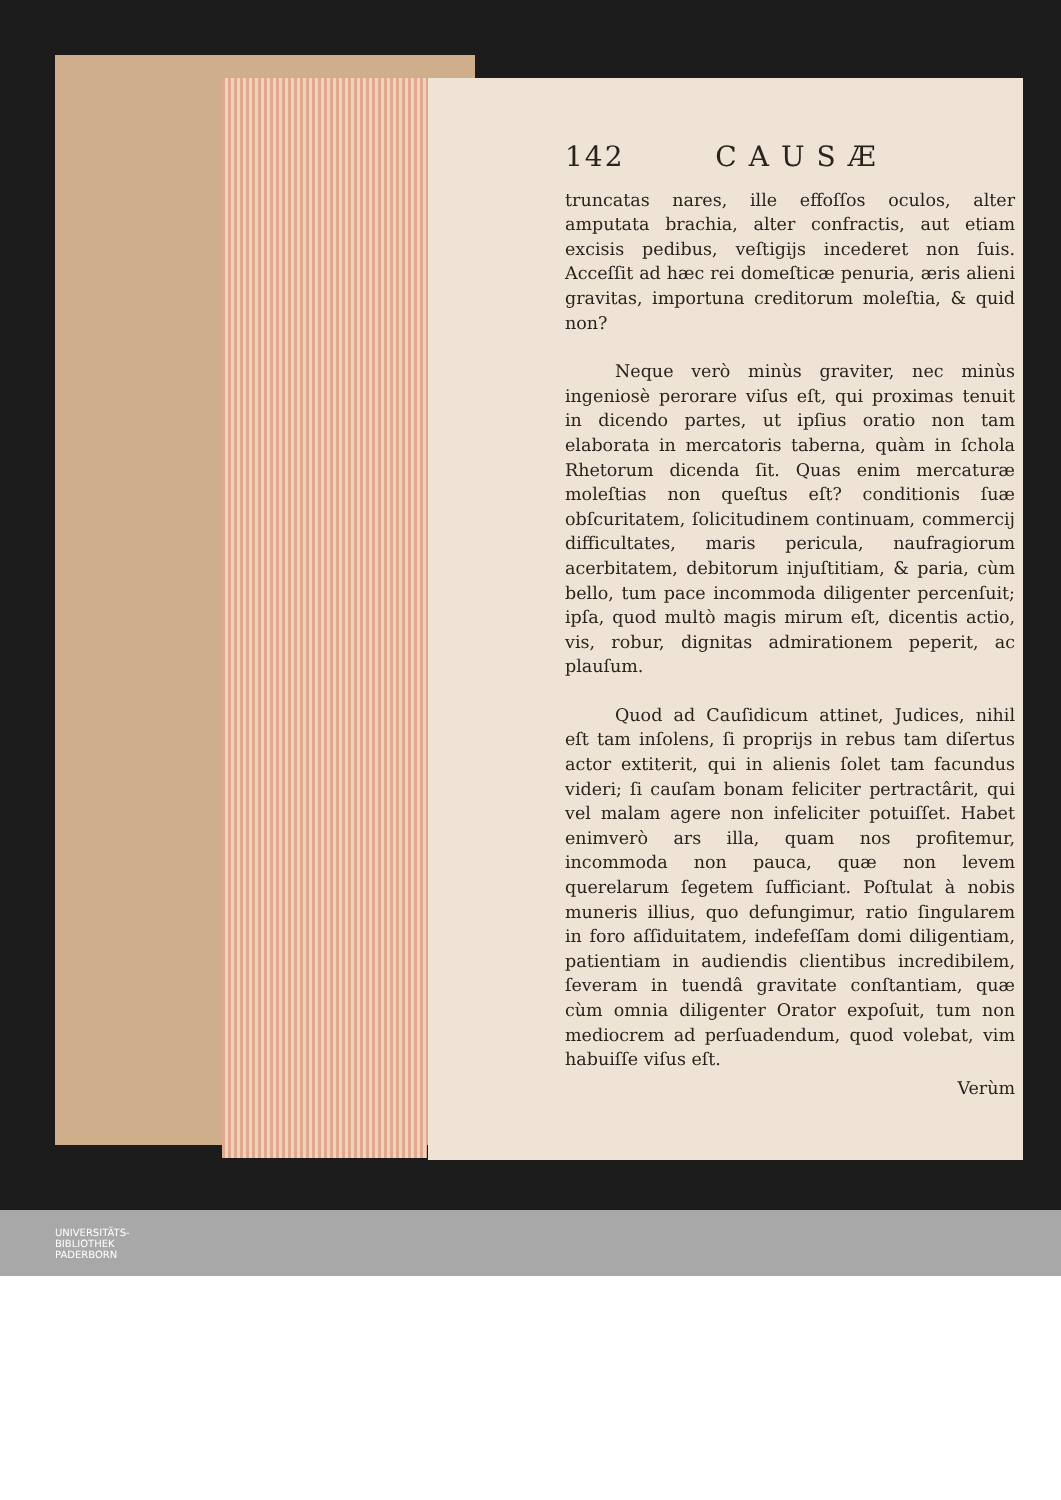142 CAUSÆ
truncatas nares, ille effoſſos oculos, alter amputata brachia, alter confractis, aut etiam excisis pedibus, veſtigijs incederet non ſuis. Acceſſit ad hæc rei domeſticæ penuria, æris alieni gravitas, importuna creditorum moleſtia, & quid non?
Neque verò minùs graviter, nec minùs ingeniosè perorare viſus eſt, qui proximas tenuit in dicendo partes, ut ipſius oratio non tam elaborata in mercatoris taberna, quàm in ſchola Rhetorum dicenda ſit. Quas enim mercaturæ moleſtias non queſtus eſt? conditionis ſuæ obſcuritatem, ſolicitudinem continuam, commercij difficultates, maris pericula, naufragiorum acerbitatem, debitorum injuſtitiam, & paria, cùm bello, tum pace incommoda diligenter percenſuit; ipſa, quod multò magis mirum eſt, dicentis actio, vis, robur, dignitas admirationem peperit, ac plauſum.
Quod ad Cauſidicum attinet, Judices, nihil eſt tam inſolens, ſi proprijs in rebus tam diſertus actor extiterit, qui in alienis ſolet tam facundus videri; ſi cauſam bonam feliciter pertractârit, qui vel malam agere non infeliciter potuiſſet. Habet enimverò ars illa, quam nos profitemur, incommoda non pauca, quæ non levem querelarum ſegetem ſufficiant. Poſtulat à nobis muneris illius, quo defungimur, ratio ſingularem in foro aſſiduitatem, indefeſſam domi diligentiam, patientiam in audiendis clientibus incredibilem, ſeveram in tuendâ gravitate conſtantiam, quæ cùm omnia diligenter Orator expoſuit, tum non mediocrem ad perſuadendum, quod volebat, vim habuiſſe viſus eſt.
Verùm
UNIVERSITÄTS-
BIBLIOTHEK
PADERBORN